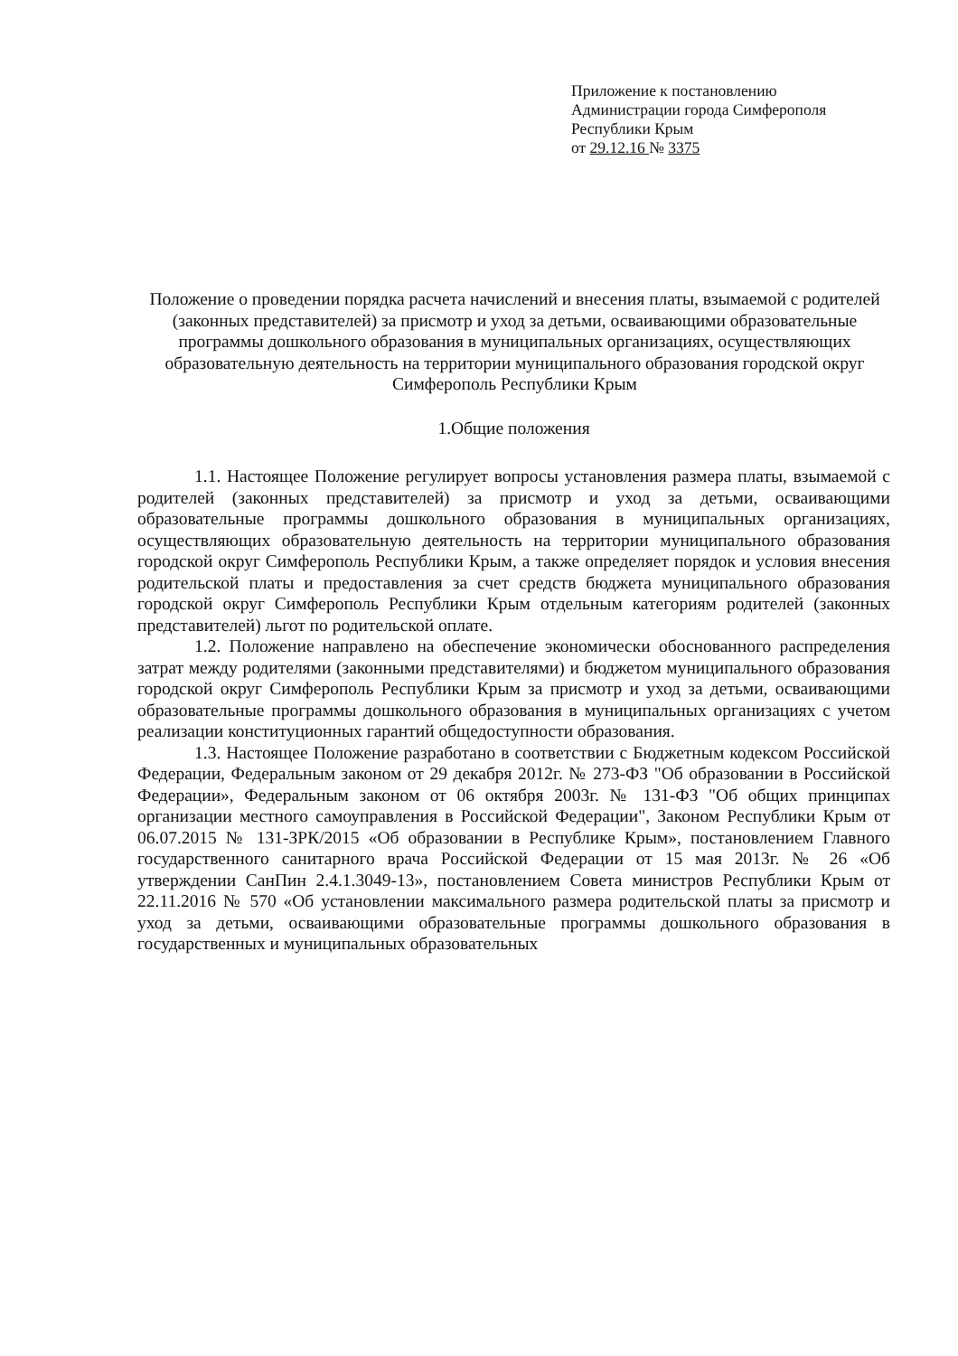Приложение к постановлению
Администрации города Симферополя
Республики Крым
от 29.12.16 № 3375
Положение о проведении порядка расчета начислений и внесения платы, взымаемой с родителей (законных представителей) за присмотр и уход за детьми, осваивающими образовательные программы дошкольного образования в муниципальных организациях, осуществляющих образовательную деятельность на территории муниципального образования городской округ Симферополь Республики Крым
1.Общие положения
1.1. Настоящее Положение регулирует вопросы установления размера платы, взымаемой с родителей (законных представителей) за присмотр и уход за детьми, осваивающими образовательные программы дошкольного образования в муниципальных организациях, осуществляющих образовательную деятельность на территории муниципального образования городской округ Симферополь Республики Крым, а также определяет порядок и условия внесения родительской платы и предоставления за счет средств бюджета муниципального образования городской округ Симферополь Республики Крым отдельным категориям родителей (законных представителей) льгот по родительской оплате.
1.2. Положение направлено на обеспечение экономически обоснованного распределения затрат между родителями (законными представителями) и бюджетом муниципального образования городской округ Симферополь Республики Крым за присмотр и уход за детьми, осваивающими образовательные программы дошкольного образования в муниципальных организациях с учетом реализации конституционных гарантий общедоступности образования.
1.3. Настоящее Положение разработано в соответствии с Бюджетным кодексом Российской Федерации, Федеральным законом от 29 декабря 2012г. № 273-ФЗ "Об образовании в Российской Федерации», Федеральным законом от 06 октября 2003г. № 131-ФЗ "Об общих принципах организации местного самоуправления в Российской Федерации", Законом Республики Крым от 06.07.2015 № 131-ЗРК/2015 «Об образовании в Республике Крым», постановлением Главного государственного санитарного врача Российской Федерации от 15 мая 2013г. № 26 «Об утверждении СанПин 2.4.1.3049-13», постановлением Совета министров Республики Крым от 22.11.2016 № 570 «Об установлении максимального размера родительской платы за присмотр и уход за детьми, осваивающими образовательные программы дошкольного образования в государственных и муниципальных образовательных